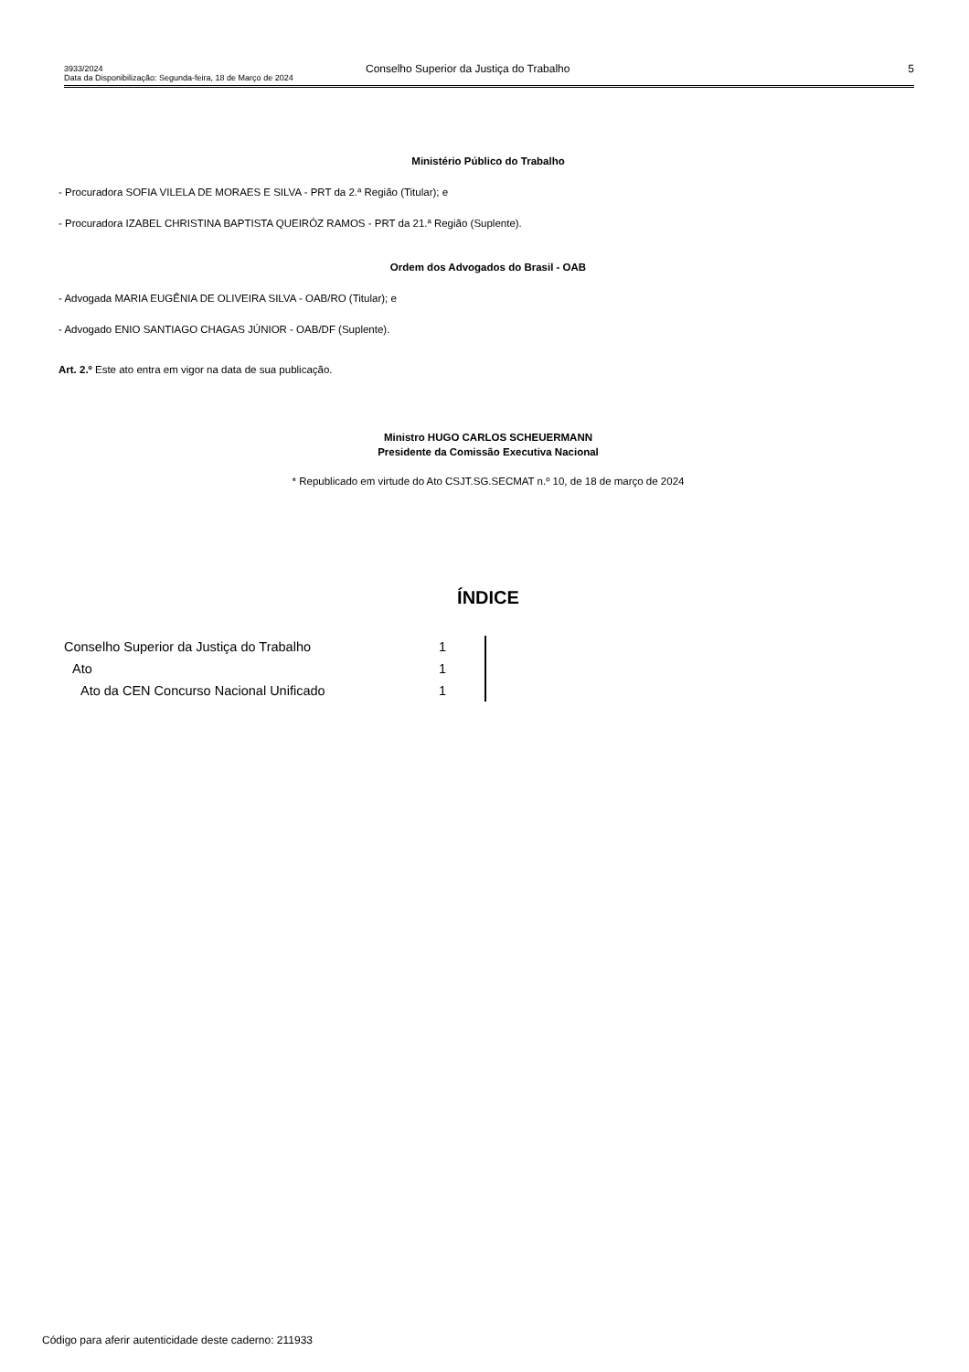3933/2024
Data da Disponibilização: Segunda-feira, 18 de Março de 2024
Conselho Superior da Justiça do Trabalho 5
Ministério Público do Trabalho
- Procuradora SOFIA VILELA DE MORAES E SILVA - PRT da 2.ª Região (Titular); e
- Procuradora IZABEL CHRISTINA BAPTISTA QUEIRÓZ RAMOS - PRT da 21.ª Região (Suplente).
Ordem dos Advogados do Brasil - OAB
- Advogada MARIA EUGÊNIA DE OLIVEIRA SILVA - OAB/RO (Titular); e
- Advogado ENIO SANTIAGO CHAGAS JÚNIOR - OAB/DF (Suplente).
Art. 2.º Este ato entra em vigor na data de sua publicação.
Ministro HUGO CARLOS SCHEUERMANN
Presidente da Comissão Executiva Nacional
* Republicado em virtude do Ato CSJT.SG.SECMAT n.º 10, de 18 de março de 2024
ÍNDICE
| Conselho Superior da Justiça do Trabalho | 1 | |
| Ato | 1 | |
| Ato da CEN Concurso Nacional Unificado | 1 | |
Código para aferir autenticidade deste caderno: 211933